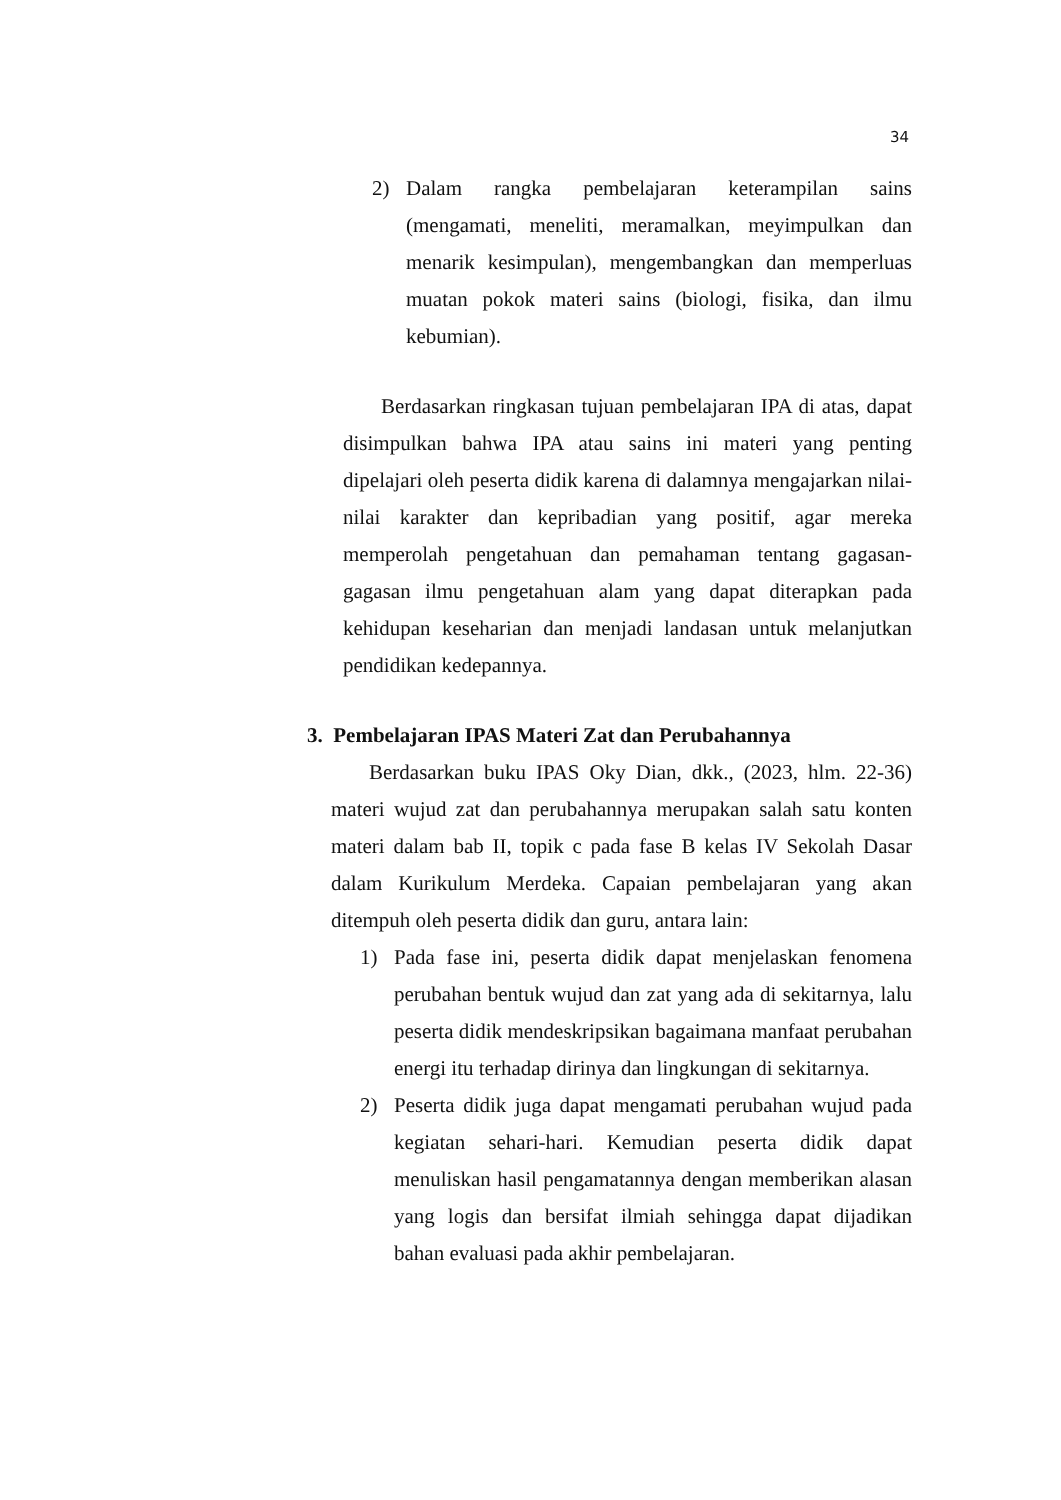34
2) Dalam rangka pembelajaran keterampilan sains (mengamati, meneliti, meramalkan, meyimpulkan dan menarik kesimpulan), mengembangkan dan memperluas muatan pokok materi sains (biologi, fisika, dan ilmu kebumian).
Berdasarkan ringkasan tujuan pembelajaran IPA di atas, dapat disimpulkan bahwa IPA atau sains ini materi yang penting dipelajari oleh peserta didik karena di dalamnya mengajarkan nilai-nilai karakter dan kepribadian yang positif, agar mereka memperolah pengetahuan dan pemahaman tentang gagasan-gagasan ilmu pengetahuan alam yang dapat diterapkan pada kehidupan keseharian dan menjadi landasan untuk melanjutkan pendidikan kedepannya.
3. Pembelajaran IPAS Materi Zat dan Perubahannya
Berdasarkan buku IPAS Oky Dian, dkk., (2023, hlm. 22-36) materi wujud zat dan perubahannya merupakan salah satu konten materi dalam bab II, topik c pada fase B kelas IV Sekolah Dasar dalam Kurikulum Merdeka. Capaian pembelajaran yang akan ditempuh oleh peserta didik dan guru, antara lain:
1) Pada fase ini, peserta didik dapat menjelaskan fenomena perubahan bentuk wujud dan zat yang ada di sekitarnya, lalu peserta didik mendeskripsikan bagaimana manfaat perubahan energi itu terhadap dirinya dan lingkungan di sekitarnya.
2) Peserta didik juga dapat mengamati perubahan wujud pada kegiatan sehari-hari. Kemudian peserta didik dapat menuliskan hasil pengamatannya dengan memberikan alasan yang logis dan bersifat ilmiah sehingga dapat dijadikan bahan evaluasi pada akhir pembelajaran.